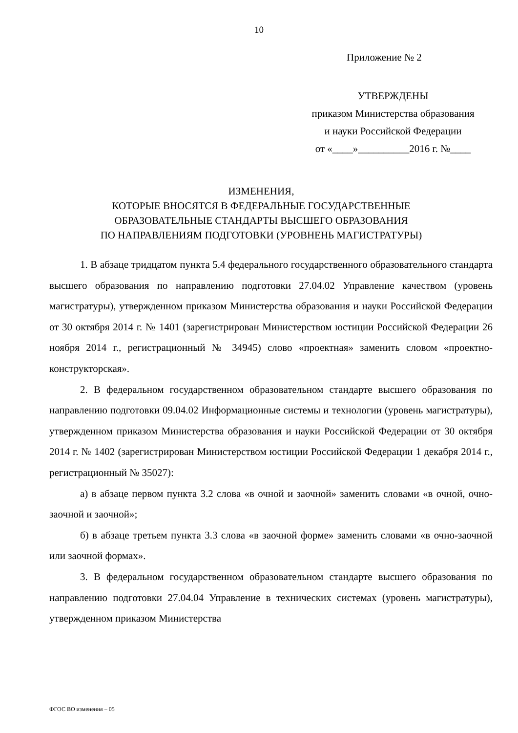10
Приложение № 2
УТВЕРЖДЕНЫ
приказом Министерства образования
и науки Российской Федерации
от «____»__________2016 г. №____
ИЗМЕНЕНИЯ,
КОТОРЫЕ ВНОСЯТСЯ В ФЕДЕРАЛЬНЫЕ ГОСУДАРСТВЕННЫЕ
ОБРАЗОВАТЕЛЬНЫЕ СТАНДАРТЫ ВЫСШЕГО ОБРАЗОВАНИЯ
ПО НАПРАВЛЕНИЯМ ПОДГОТОВКИ (УРОВНЕНЬ МАГИСТРАТУРЫ)
1. В абзаце тридцатом пункта 5.4 федерального государственного образовательного стандарта высшего образования по направлению подготовки 27.04.02 Управление качеством (уровень магистратуры), утвержденном приказом Министерства образования и науки Российской Федерации от 30 октября 2014 г. № 1401 (зарегистрирован Министерством юстиции Российской Федерации 26 ноября 2014 г., регистрационный № 34945) слово «проектная» заменить словом «проектно-конструкторская».
2. В федеральном государственном образовательном стандарте высшего образования по направлению подготовки 09.04.02 Информационные системы и технологии (уровень магистратуры), утвержденном приказом Министерства образования и науки Российской Федерации от 30 октября 2014 г. № 1402 (зарегистрирован Министерством юстиции Российской Федерации 1 декабря 2014 г., регистрационный № 35027):
а) в абзаце первом пункта 3.2 слова «в очной и заочной» заменить словами «в очной, очно-заочной и заочной»;
б) в абзаце третьем пункта 3.3 слова «в заочной форме» заменить словами «в очно-заочной или заочной формах».
3. В федеральном государственном образовательном стандарте высшего образования по направлению подготовки 27.04.04 Управление в технических системах (уровень магистратуры), утвержденном приказом Министерства
ФГОС ВО изменения – 05